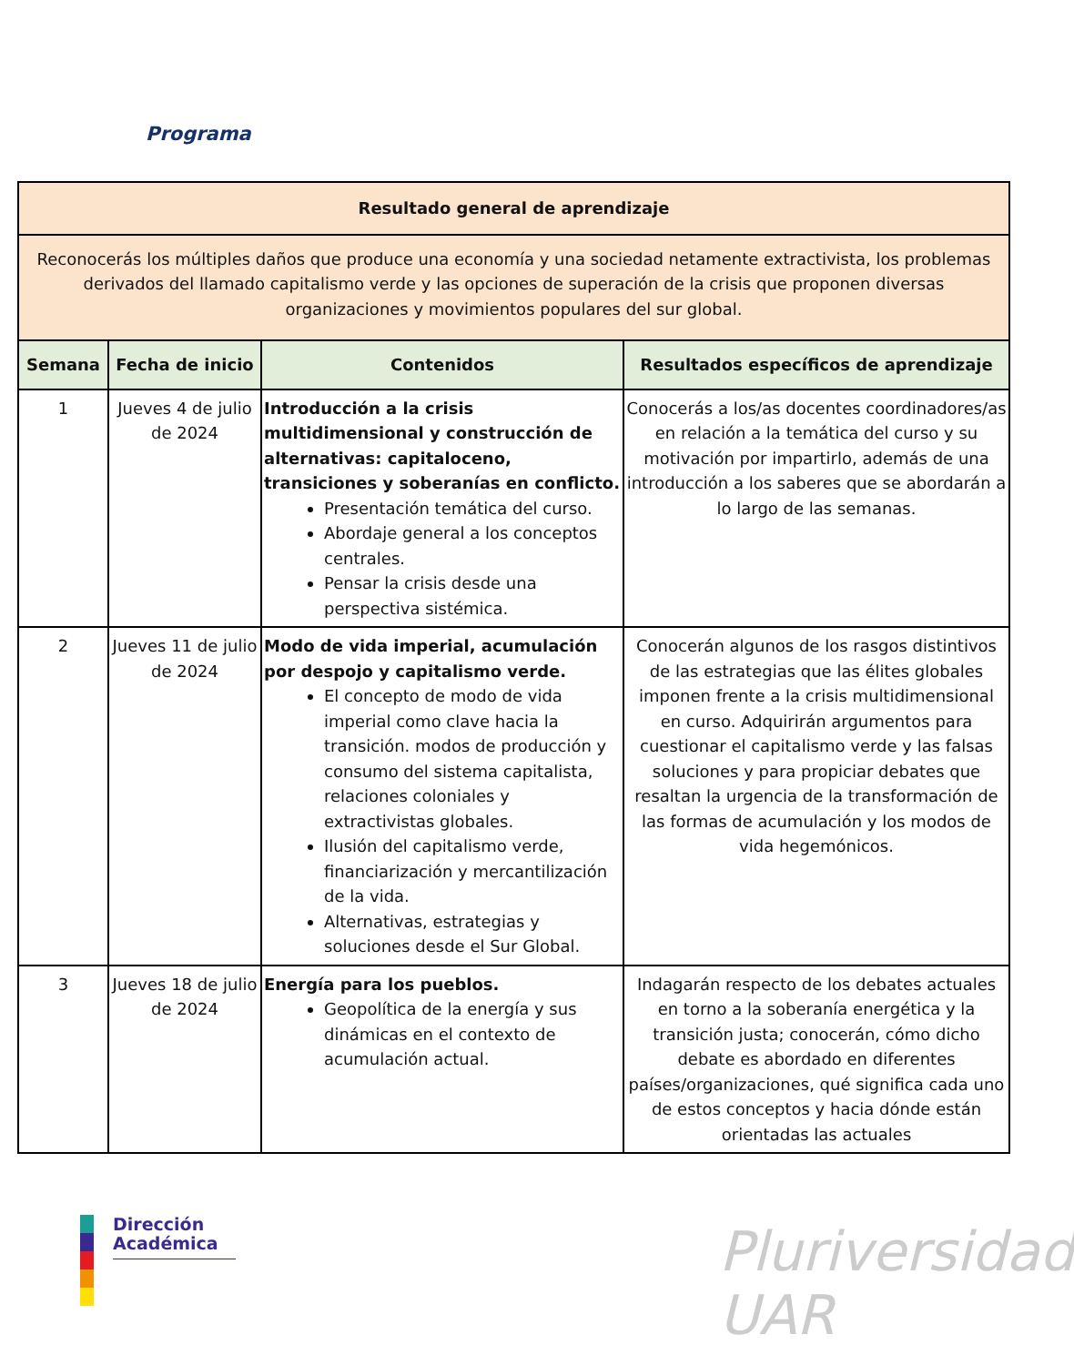Programa
| Resultado general de aprendizaje | | | |
| --- | --- | --- | --- |
| Reconocerás los múltiples daños que produce una economía y una sociedad netamente extractivista, los problemas derivados del llamado capitalismo verde y las opciones de superación de la crisis que proponen diversas organizaciones y movimientos populares del sur global. | | | |
| Semana | Fecha de inicio | Contenidos | Resultados específicos de aprendizaje |
| 1 | Jueves 4 de julio de 2024 | Introducción a la crisis multidimensional y construcción de alternativas: capitaloceno, transiciones y soberanías en conflicto. Presentación temática del curso. Abordaje general a los conceptos centrales. Pensar la crisis desde una perspectiva sistémica. | Conocerás a los/as docentes coordinadores/as en relación a la temática del curso y su motivación por impartirlo, además de una introducción a los saberes que se abordarán a lo largo de las semanas. |
| 2 | Jueves 11 de julio de 2024 | Modo de vida imperial, acumulación por despojo y capitalismo verde. El concepto de modo de vida imperial como clave hacia la transición. modos de producción y consumo del sistema capitalista, relaciones coloniales y extractivistas globales. Ilusión del capitalismo verde, financiarización y mercantilización de la vida. Alternativas, estrategias y soluciones desde el Sur Global. | Conocerán algunos de los rasgos distintivos de las estrategias que las élites globales imponen frente a la crisis multidimensional en curso. Adquirirán argumentos para cuestionar el capitalismo verde y las falsas soluciones y para propiciar debates que resaltan la urgencia de la transformación de las formas de acumulación y los modos de vida hegemónicos. |
| 3 | Jueves 18 de julio de 2024 | Energía para los pueblos. Geopolítica de la energía y sus dinámicas en el contexto de acumulación actual. | Indagarán respecto de los debates actuales en torno a la soberanía energética y la transición justa; conocerán, cómo dicho debate es abordado en diferentes países/organizaciones, qué significa cada uno de estos conceptos y hacia dónde están orientadas las actuales |
Dirección
Académica
Pluriversidad UAR